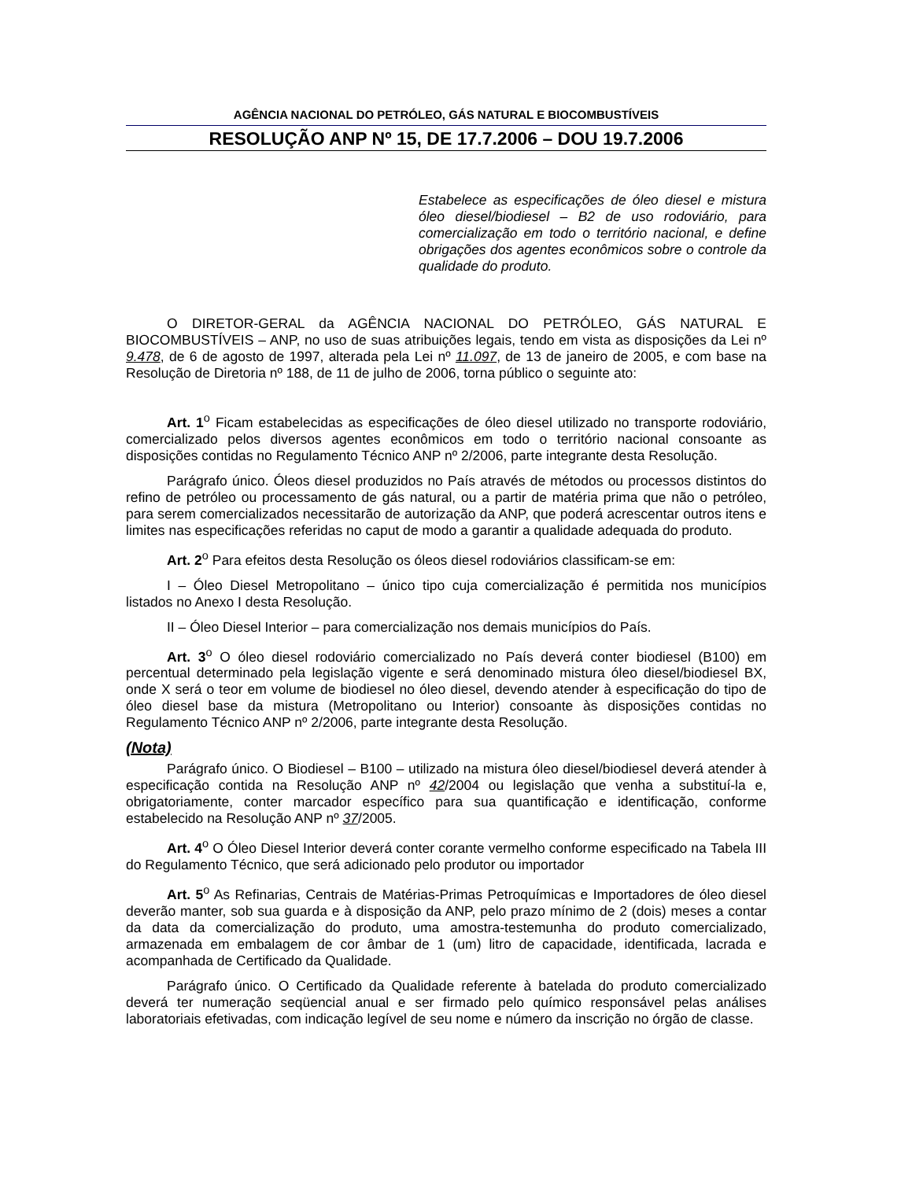AGÊNCIA NACIONAL DO PETRÓLEO, GÁS NATURAL E BIOCOMBUSTÍVEIS
RESOLUÇÃO ANP Nº 15, DE 17.7.2006 – DOU 19.7.2006
Estabelece as especificações de óleo diesel e mistura óleo diesel/biodiesel – B2 de uso rodoviário, para comercialização em todo o território nacional, e define obrigações dos agentes econômicos sobre o controle da qualidade do produto.
O DIRETOR-GERAL da AGÊNCIA NACIONAL DO PETRÓLEO, GÁS NATURAL E BIOCOMBUSTÍVEIS – ANP, no uso de suas atribuições legais, tendo em vista as disposições da Lei nº 9.478, de 6 de agosto de 1997, alterada pela Lei nº 11.097, de 13 de janeiro de 2005, e com base na Resolução de Diretoria nº 188, de 11 de julho de 2006, torna público o seguinte ato:
Art. 1<sup>o</sup> Ficam estabelecidas as especificações de óleo diesel utilizado no transporte rodoviário, comercializado pelos diversos agentes econômicos em todo o território nacional consoante as disposições contidas no Regulamento Técnico ANP nº 2/2006, parte integrante desta Resolução.
Parágrafo único. Óleos diesel produzidos no País através de métodos ou processos distintos do refino de petróleo ou processamento de gás natural, ou a partir de matéria prima que não o petróleo, para serem comercializados necessitarão de autorização da ANP, que poderá acrescentar outros itens e limites nas especificações referidas no caput de modo a garantir a qualidade adequada do produto.
Art. 2<sup>o</sup> Para efeitos desta Resolução os óleos diesel rodoviários classificam-se em:
I – Óleo Diesel Metropolitano – único tipo cuja comercialização é permitida nos municípios listados no Anexo I desta Resolução.
II – Óleo Diesel Interior – para comercialização nos demais municípios do País.
Art. 3<sup>o</sup> O óleo diesel rodoviário comercializado no País deverá conter biodiesel (B100) em percentual determinado pela legislação vigente e será denominado mistura óleo diesel/biodiesel BX, onde X será o teor em volume de biodiesel no óleo diesel, devendo atender à especificação do tipo de óleo diesel base da mistura (Metropolitano ou Interior) consoante às disposições contidas no Regulamento Técnico ANP nº 2/2006, parte integrante desta Resolução.
(Nota)
Parágrafo único. O Biodiesel – B100 – utilizado na mistura óleo diesel/biodiesel deverá atender à especificação contida na Resolução ANP nº 42/2004 ou legislação que venha a substituí-la e, obrigatoriamente, conter marcador específico para sua quantificação e identificação, conforme estabelecido na Resolução ANP nº 37/2005.
Art. 4<sup>o</sup> O Óleo Diesel Interior deverá conter corante vermelho conforme especificado na Tabela III do Regulamento Técnico, que será adicionado pelo produtor ou importador
Art. 5<sup>o</sup> As Refinarias, Centrais de Matérias-Primas Petroquímicas e Importadores de óleo diesel deverão manter, sob sua guarda e à disposição da ANP, pelo prazo mínimo de 2 (dois) meses a contar da data da comercialização do produto, uma amostra-testemunha do produto comercializado, armazenada em embalagem de cor âmbar de 1 (um) litro de capacidade, identificada, lacrada e acompanhada de Certificado da Qualidade.
Parágrafo único. O Certificado da Qualidade referente à batelada do produto comercializado deverá ter numeração seqüencial anual e ser firmado pelo químico responsável pelas análises laboratoriais efetivadas, com indicação legível de seu nome e número da inscrição no órgão de classe.